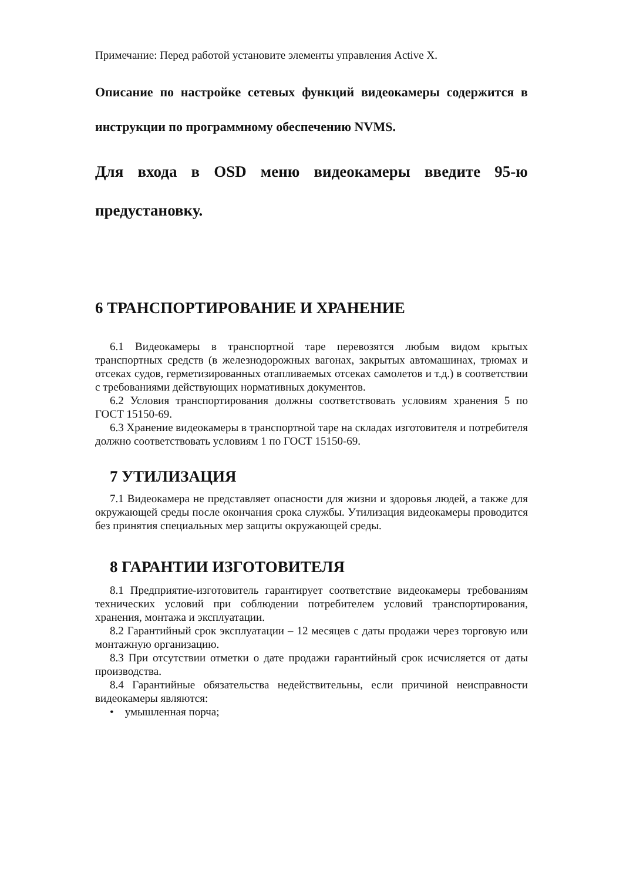Примечание: Перед работой установите элементы управления Active X.
Описание по настройке сетевых функций видеокамеры содержится в инструкции по программному обеспечению NVMS.
Для входа в OSD меню видеокамеры введите 95-ю предустановку.
6 ТРАНСПОРТИРОВАНИЕ И ХРАНЕНИЕ
6.1 Видеокамеры в транспортной таре перевозятся любым видом крытых транспортных средств (в железнодорожных вагонах, закрытых автомашинах, трюмах и отсеках судов, герметизированных отапливаемых отсеках самолетов и т.д.) в соответствии с требованиями действующих нормативных документов.
6.2 Условия транспортирования должны соответствовать условиям хранения 5 по ГОСТ 15150-69.
6.3 Хранение видеокамеры в транспортной таре на складах изготовителя и потребителя должно соответствовать условиям 1 по ГОСТ 15150-69.
7 УТИЛИЗАЦИЯ
7.1 Видеокамера не представляет опасности для жизни и здоровья людей, а также для окружающей среды после окончания срока службы. Утилизация видеокамеры проводится без принятия специальных мер защиты окружающей среды.
8 ГАРАНТИИ ИЗГОТОВИТЕЛЯ
8.1 Предприятие-изготовитель гарантирует соответствие видеокамеры требованиям технических условий при соблюдении потребителем условий транспортирования, хранения, монтажа и эксплуатации.
8.2 Гарантийный срок эксплуатации – 12 месяцев с даты продажи через торговую или монтажную организацию.
8.3 При отсутствии отметки о дате продажи гарантийный срок исчисляется от даты производства.
8.4 Гарантийные обязательства недействительны, если причиной неисправности видеокамеры являются:
• умышленная порча;